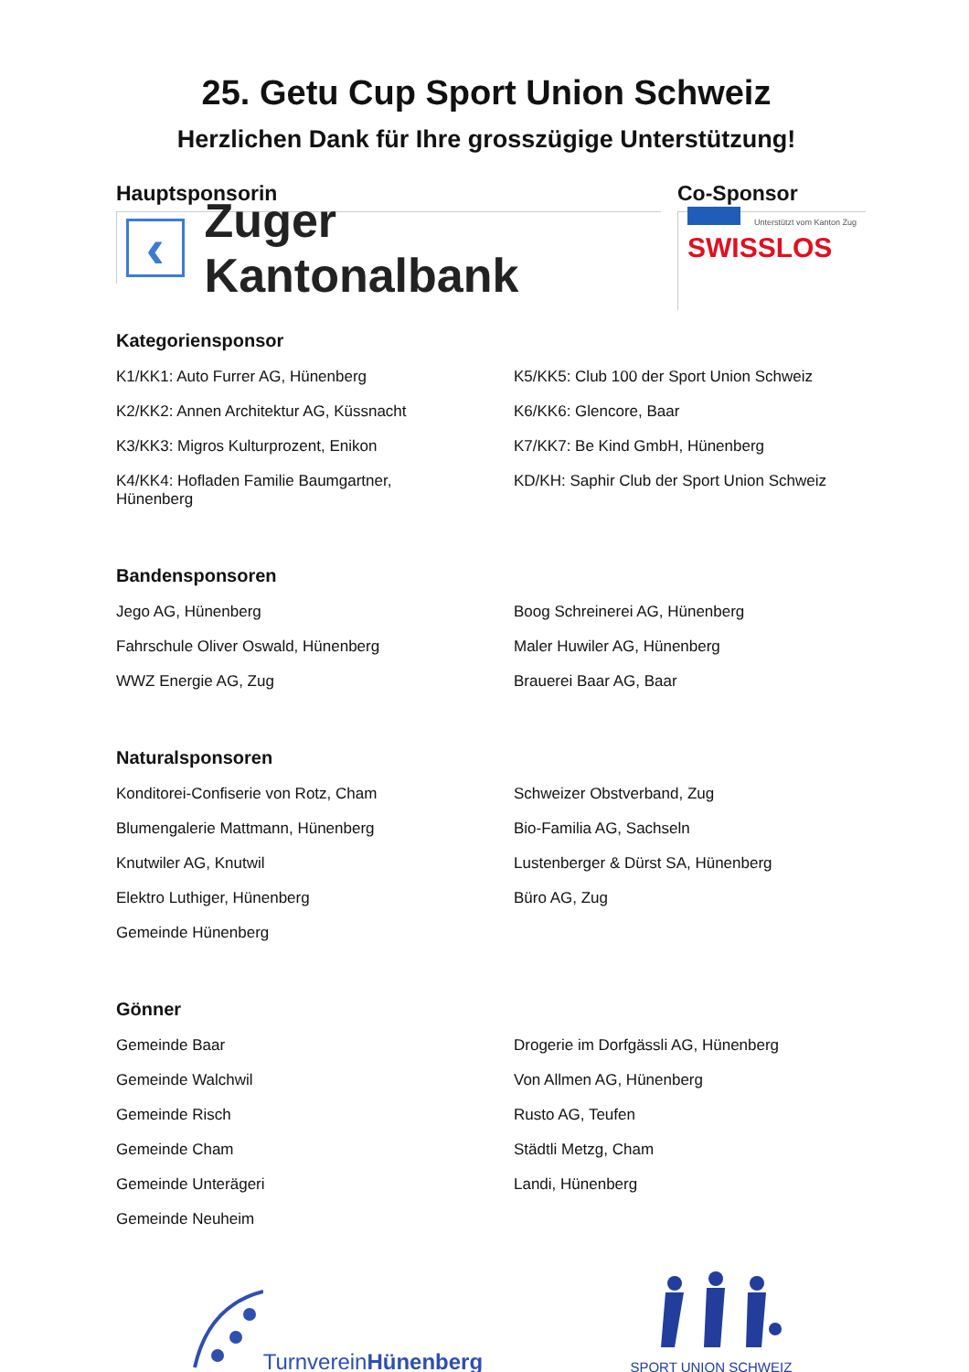25. Getu Cup Sport Union Schweiz
Herzlichen Dank für Ihre grosszügige Unterstützung!
Hauptsponsorin
‹
Zuger Kantonalbank
Co-Sponsor
Unterstützt vom Kanton Zug
SWISSLOS
Kategoriensponsor
K1/KK1: Auto Furrer AG, Hünenberg
K5/KK5: Club 100 der Sport Union Schweiz
K2/KK2: Annen Architektur AG, Küssnacht
K6/KK6: Glencore, Baar
K3/KK3: Migros Kulturprozent, Enikon
K7/KK7: Be Kind GmbH, Hünenberg
K4/KK4: Hofladen Familie Baumgartner,
Hünenberg
KD/KH: Saphir Club der Sport Union Schweiz
Bandensponsoren
Jego AG, Hünenberg
Boog Schreinerei AG, Hünenberg
Fahrschule Oliver Oswald, Hünenberg
Maler Huwiler AG, Hünenberg
WWZ Energie AG, Zug
Brauerei Baar AG, Baar
Naturalsponsoren
Konditorei-Confiserie von Rotz, Cham
Schweizer Obstverband, Zug
Blumengalerie Mattmann, Hünenberg
Bio-Familia AG, Sachseln
Knutwiler AG, Knutwil
Lustenberger & Dürst SA, Hünenberg
Elektro Luthiger, Hünenberg
Büro AG, Zug
Gemeinde Hünenberg
Gönner
Gemeinde Baar
Drogerie im Dorfgässli AG, Hünenberg
Gemeinde Walchwil
Von Allmen AG, Hünenberg
Gemeinde Risch
Rusto AG, Teufen
Gemeinde Cham
Städtli Metzg, Cham
Gemeinde Unterägeri
Landi, Hünenberg
Gemeinde Neuheim
TurnvereinHünenberg
SPORT UNION SCHWEIZ